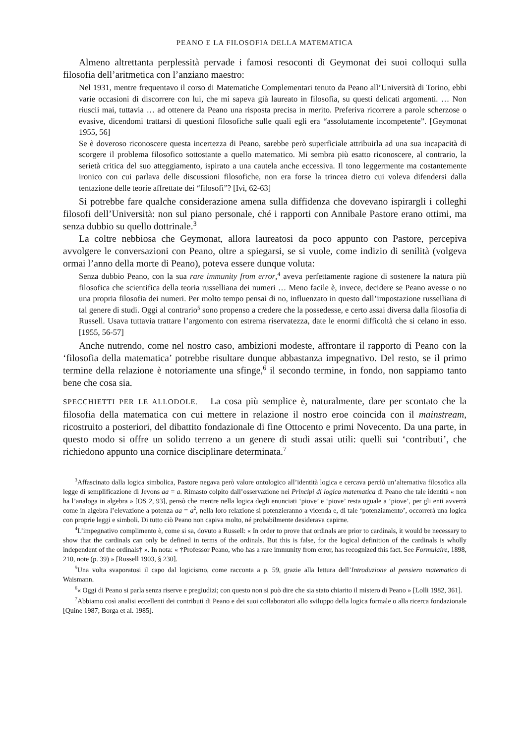PEANO E LA FILOSOFIA DELLA MATEMATICA
Almeno altrettanta perplessità pervade i famosi resoconti di Geymonat dei suoi colloqui sulla filosofia dell’aritmetica con l’anziano maestro:
Nel 1931, mentre frequentavo il corso di Matematiche Complementari tenuto da Peano all’Università di Torino, ebbi varie occasioni di discorrere con lui, che mi sapeva già laureato in filosofia, su questi delicati argomenti. … Non riuscii mai, tuttavia … ad ottenere da Peano una risposta precisa in merito. Preferiva ricorrere a parole scherzose o evasive, dicendomi trattarsi di questioni filosofiche sulle quali egli era “assolutamente incompetente”. [Geymonat 1955, 56]
Se è doveroso riconoscere questa incertezza di Peano, sarebbe però superficiale attribuirla ad una sua incapacità di scorgere il problema filosofico sottostante a quello matematico. Mi sembra più esatto riconoscere, al contrario, la serietà critica del suo atteggiamento, ispirato a una cautela anche eccessiva. Il tono leggermente ma costantemente ironico con cui parlava delle discussioni filosofiche, non era forse la trincea dietro cui voleva difendersi dalla tentazione delle teorie affrettate dei “filosofi”? [Ivi, 62-63]
Si potrebbe fare qualche considerazione amena sulla diffidenza che dovevano ispirargli i colleghi filosofi dell’Università: non sul piano personale, ché i rapporti con Annibale Pastore erano ottimi, ma senza dubbio su quello dottrinale.<sup>3</sup>
La coltre nebbiosa che Geymonat, allora laureatosi da poco appunto con Pastore, percepiva avvolgere le conversazioni con Peano, oltre a spiegarsi, se si vuole, come indizio di senilità (volgeva ormai l’anno della morte di Peano), poteva essere dunque voluta:
Senza dubbio Peano, con la sua rare immunity from error,<sup>4</sup> aveva perfettamente ragione di sostenere la natura più filosofica che scientifica della teoria russelliana dei numeri … Meno facile è, invece, decidere se Peano avesse o no una propria filosofia dei numeri. Per molto tempo pensai di no, influenzato in questo dall’impostazione russelliana di tal genere di studi. Oggi al contrario<sup>5</sup> sono propenso a credere che la possedesse, e certo assai diversa dalla filosofia di Russell. Usava tuttavia trattare l’argomento con estrema riservatezza, date le enormi difficoltà che si celano in esso. [1955, 56-57]
Anche nutrendo, come nel nostro caso, ambizioni modeste, affrontare il rapporto di Peano con la ‘filosofia della matematica’ potrebbe risultare dunque abbastanza impegnativo. Del resto, se il primo termine della relazione è notoriamente una sfinge,<sup>6</sup> il secondo termine, in fondo, non sappiamo tanto bene che cosa sia.
SPECCHIETTI PER LE ALLODOLE. La cosa più semplice è, naturalmente, dare per scontato che la filosofia della matematica con cui mettere in relazione il nostro eroe coincida con il mainstream, ricostruito a posteriori, del dibattito fondazionale di fine Ottocento e primi Novecento. Da una parte, in questo modo si offre un solido terreno a un genere di studi assai utili: quelli sui ‘contributi’, che richiedono appunto una cornice disciplinare determinata.<sup>7</sup>
<sup>3</sup> Affascinato dalla logica simbolica, Pastore negava però valore ontologico all’identità logica e cercava perciò un’alternativa filosofica alla legge di semplificazione di Jevons aa = a. Rimasto colpito dall’osservazione nei Principi di logica matematica di Peano che tale identità « non ha l’analoga in algebra » [OS 2, 93], pensò che mentre nella logica degli enunciati ‘piove’ e ‘piove’ resta uguale a ‘piove’, per gli enti avverrà come in algebra l’elevazione a potenza aa = a<sup>2</sup>, nella loro relazione si potenzieranno a vicenda e, di tale ‘potenziamento’, occorrerà una logica con proprie leggi e simboli. Di tutto ciò Peano non capiva molto, né probabilmente desiderava capirne.
<sup>4</sup> L’impegnativo complimento è, come si sa, dovuto a Russell: « In order to prove that ordinals are prior to cardinals, it would be necessary to show that the cardinals can only be defined in terms of the ordinals. But this is false, for the logical definition of the cardinals is wholly independent of the ordinals† ». In nota: « †Professor Peano, who has a rare immunity from error, has recognized this fact. See Formulaire, 1898, 210, note (p. 39) » [Russell 1903, § 230].
<sup>5</sup> Una volta svaporatosi il capo dal logicismo, come racconta a p. 59, grazie alla lettura dell’Introduzione al pensiero matematico di Waismann.
<sup>6</sup> « Oggi di Peano si parla senza riserve e pregiudizi; con questo non si può dire che sia stato chiarito il mistero di Peano » [Lolli 1982, 361].
<sup>7</sup> Abbiamo così analisi eccellenti dei contributi di Peano e dei suoi collaboratori allo sviluppo della logica formale o alla ricerca fondazionale [Quine 1987; Borga et al. 1985].